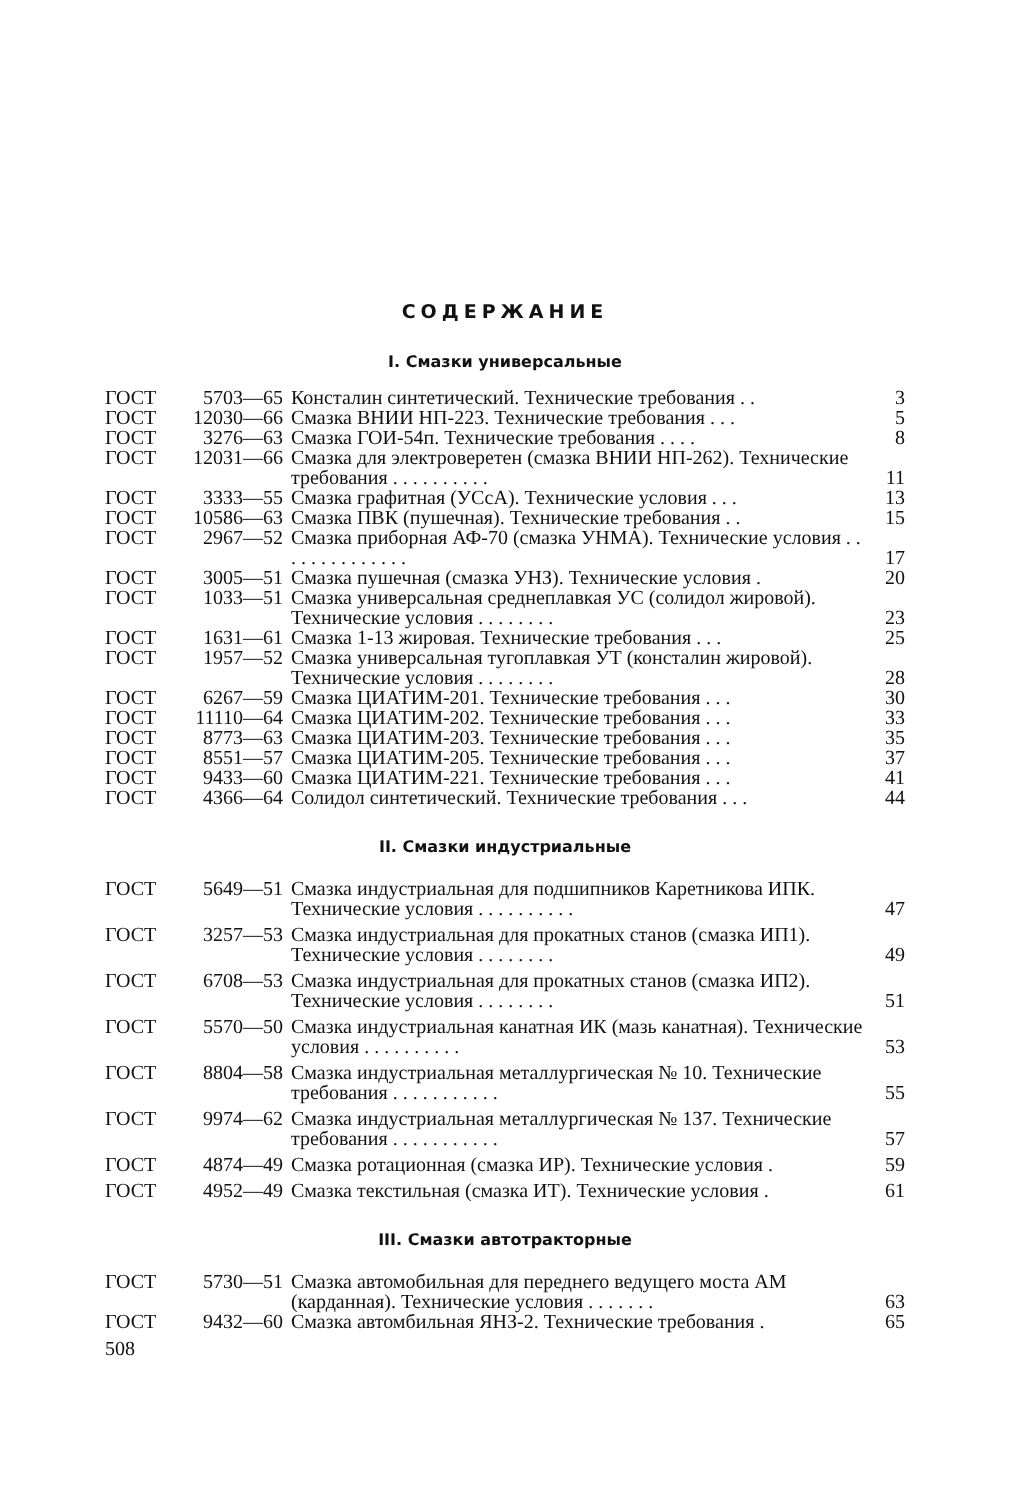СОДЕРЖАНИЕ
I. Смазки универсальные
| ГОСТ | 5703—65 | Консталин синтетический. Технические требования . . | 3 |
| ГОСТ | 12030—66 | Смазка ВНИИ НП-223. Технические требования . . . | 5 |
| ГОСТ | 3276—63 | Смазка ГОИ-54п. Технические требования . . . . | 8 |
| ГОСТ | 12031—66 | Смазка для электроверетен (смазка ВНИИ НП-262). Технические требования . . . . . . . . . . | 11 |
| ГОСТ | 3333—55 | Смазка графитная (УСсА). Технические условия . . . | 13 |
| ГОСТ | 10586—63 | Смазка ПВК (пушечная). Технические требования . . | 15 |
| ГОСТ | 2967—52 | Смазка приборная АФ-70 (смазка УНМА). Технические условия . . . . . . . . . . . . . . | 17 |
| ГОСТ | 3005—51 | Смазка пушечная (смазка УНЗ). Технические условия . | 20 |
| ГОСТ | 1033—51 | Смазка универсальная среднеплавкая УС (солидол жировой). Технические условия . . . . . . . . | 23 |
| ГОСТ | 1631—61 | Смазка 1-13 жировая. Технические требования . . . | 25 |
| ГОСТ | 1957—52 | Смазка универсальная тугоплавкая УТ (консталин жировой). Технические условия . . . . . . . . | 28 |
| ГОСТ | 6267—59 | Смазка ЦИАТИМ-201. Технические требования . . . | 30 |
| ГОСТ | 11110—64 | Смазка ЦИАТИМ-202. Технические требования . . . | 33 |
| ГОСТ | 8773—63 | Смазка ЦИАТИМ-203. Технические требования . . . | 35 |
| ГОСТ | 8551—57 | Смазка ЦИАТИМ-205. Технические требования . . . | 37 |
| ГОСТ | 9433—60 | Смазка ЦИАТИМ-221. Технические требования . . . | 41 |
| ГОСТ | 4366—64 | Солидол синтетический. Технические требования . . . | 44 |
II. Смазки индустриальные
| ГОСТ | 5649—51 | Смазка индустриальная для подшипников Каретникова ИПК. Технические условия . . . . . . . . . . | 47 |
| ГОСТ | 3257—53 | Смазка индустриальная для прокатных станов (смазка ИП1). Технические условия . . . . . . . . | 49 |
| ГОСТ | 6708—53 | Смазка индустриальная для прокатных станов (смазка ИП2). Технические условия . . . . . . . . | 51 |
| ГОСТ | 5570—50 | Смазка индустриальная канатная ИК (мазь канатная). Технические условия . . . . . . . . . . | 53 |
| ГОСТ | 8804—58 | Смазка индустриальная металлургическая № 10. Технические требования . . . . . . . . . . . | 55 |
| ГОСТ | 9974—62 | Смазка индустриальная металлургическая № 137. Технические требования . . . . . . . . . . . | 57 |
| ГОСТ | 4874—49 | Смазка ротационная (смазка ИР). Технические условия . | 59 |
| ГОСТ | 4952—49 | Смазка текстильная (смазка ИТ). Технические условия . | 61 |
III. Смазки автотракторные
| ГОСТ | 5730—51 | Смазка автомобильная для переднего ведущего моста АМ (карданная). Технические условия . . . . . . . | 63 |
| ГОСТ | 9432—60 | Смазка автомбильная ЯНЗ-2. Технические требования . | 65 |
508